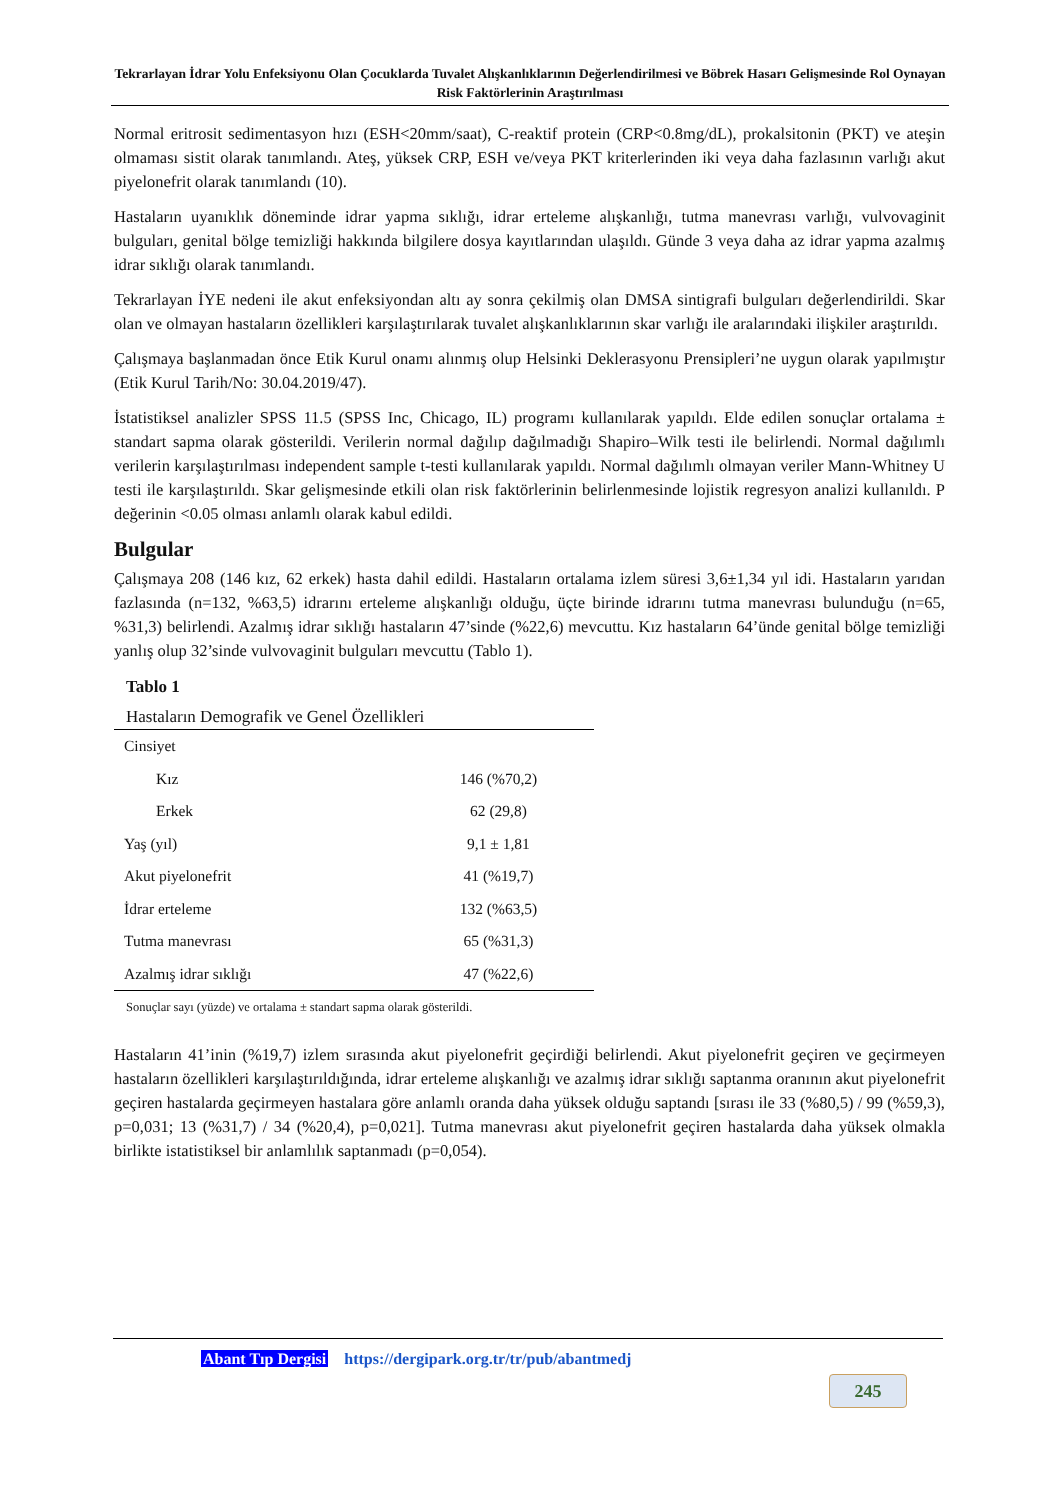Tekrarlayan İdrar Yolu Enfeksiyonu Olan Çocuklarda Tuvalet Alışkanlıklarının Değerlendirilmesi ve Böbrek Hasarı Gelişmesinde Rol Oynayan Risk Faktörlerinin Araştırılması
Normal eritrosit sedimentasyon hızı (ESH<20mm/saat), C-reaktif protein (CRP<0.8mg/dL), prokalsitonin (PKT) ve ateşin olmaması sistit olarak tanımlandı. Ateş, yüksek CRP, ESH ve/veya PKT kriterlerinden iki veya daha fazlasının varlığı akut piyelonefrit olarak tanımlandı (10).
Hastaların uyanıklık döneminde idrar yapma sıklığı, idrar erteleme alışkanlığı, tutma manevrası varlığı, vulvovaginit bulguları, genital bölge temizliği hakkında bilgilere dosya kayıtlarından ulaşıldı. Günde 3 veya daha az idrar yapma azalmış idrar sıklığı olarak tanımlandı.
Tekrarlayan İYE nedeni ile akut enfeksiyondan altı ay sonra çekilmiş olan DMSA sintigrafi bulguları değerlendirildi. Skar olan ve olmayan hastaların özellikleri karşılaştırılarak tuvalet alışkanlıklarının skar varlığı ile aralarındaki ilişkiler araştırıldı.
Çalışmaya başlanmadan önce Etik Kurul onamı alınmış olup Helsinki Deklerasyonu Prensipleri’ne uygun olarak yapılmıştır (Etik Kurul Tarih/No: 30.04.2019/47).
İstatistiksel analizler SPSS 11.5 (SPSS Inc, Chicago, IL) programı kullanılarak yapıldı. Elde edilen sonuçlar ortalama ± standart sapma olarak gösterildi. Verilerin normal dağılıp dağılmadığı Shapiro–Wilk testi ile belirlendi. Normal dağılımlı verilerin karşılaştırılması independent sample t-testi kullanılarak yapıldı. Normal dağılımlı olmayan veriler Mann-Whitney U testi ile karşılaştırıldı. Skar gelişmesinde etkili olan risk faktörlerinin belirlenmesinde lojistik regresyon analizi kullanıldı. P değerinin <0.05 olması anlamlı olarak kabul edildi.
Bulgular
Çalışmaya 208 (146 kız, 62 erkek) hasta dahil edildi. Hastaların ortalama izlem süresi 3,6±1,34 yıl idi. Hastaların yarıdan fazlasında (n=132, %63,5) idrarını erteleme alışkanlığı olduğu, üçte birinde idrarını tutma manevrası bulunduğu (n=65, %31,3) belirlendi. Azalmış idrar sıklığı hastaların 47’sinde (%22,6) mevcuttu. Kız hastaların 64’ünde genital bölge temizliği yanlış olup 32’sinde vulvovaginit bulguları mevcuttu (Tablo 1).
Tablo 1
Hastaların Demografik ve Genel Özellikleri
| Cinsiyet | |
| Kız | 146 (%70,2) |
| Erkek | 62 (29,8) |
| Yaş (yıl) | 9,1 ± 1,81 |
| Akut piyelonefrit | 41 (%19,7) |
| İdrar erteleme | 132 (%63,5) |
| Tutma manevrası | 65 (%31,3) |
| Azalmış idrar sıklığı | 47 (%22,6) |
Sonuçlar sayı (yüzde) ve ortalama ± standart sapma olarak gösterildi.
Hastaların 41’inin (%19,7) izlem sırasında akut piyelonefrit geçirdiği belirlendi. Akut piyelonefrit geçiren ve geçirmeyen hastaların özellikleri karşılaştırıldığında, idrar erteleme alışkanlığı ve azalmış idrar sıklığı saptanma oranının akut piyelonefrit geçiren hastalarda geçirmeyen hastalara göre anlamlı oranda daha yüksek olduğu saptandı [sırası ile 33 (%80,5) / 99 (%59,3), p=0,031; 13 (%31,7) / 34 (%20,4), p=0,021]. Tutma manevrası akut piyelonefrit geçiren hastalarda daha yüksek olmakla birlikte istatistiksel bir anlamlılık saptanmadı (p=0,054).
Abant Tıp Dergisi https://dergipark.org.tr/tr/pub/abantmedj
245